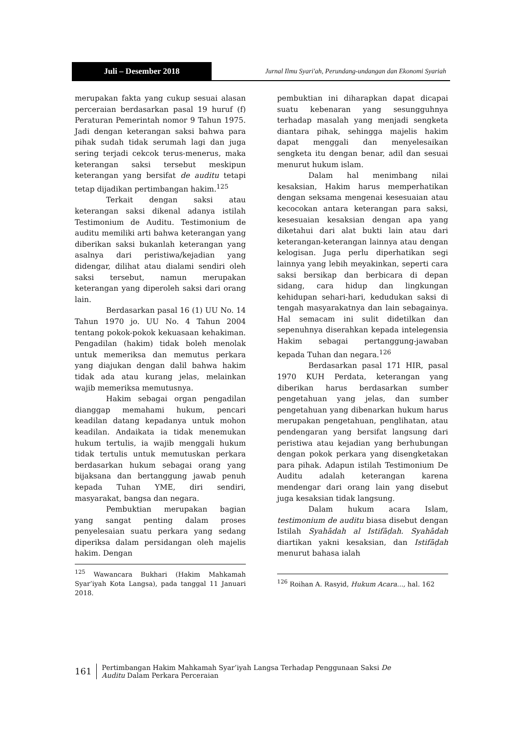Juli – Desember 2018
Jurnal Ilmu Syari'ah, Perundang-undangan dan Ekonomi Syariah
merupakan fakta yang cukup sesuai alasan perceraian berdasarkan pasal 19 huruf (f) Peraturan Pemerintah nomor 9 Tahun 1975. Jadi dengan keterangan saksi bahwa para pihak sudah tidak serumah lagi dan juga sering terjadi cekcok terus-menerus, maka keterangan saksi tersebut meskipun keterangan yang bersifat de auditu tetapi tetap dijadikan pertimbangan hakim.<sup>125</sup>
Terkait dengan saksi atau keterangan saksi dikenal adanya istilah Testimonium de Auditu. Testimonium de auditu memiliki arti bahwa keterangan yang diberikan saksi bukanlah keterangan yang asalnya dari peristiwa/kejadian yang didengar, dilihat atau dialami sendiri oleh saksi tersebut, namun merupakan keterangan yang diperoleh saksi dari orang lain.
Berdasarkan pasal 16 (1) UU No. 14 Tahun 1970 jo. UU No. 4 Tahun 2004 tentang pokok-pokok kekuasaan kehakiman. Pengadilan (hakim) tidak boleh menolak untuk memeriksa dan memutus perkara yang diajukan dengan dalil bahwa hakim tidak ada atau kurang jelas, melainkan wajib memeriksa memutusnya.
Hakim sebagai organ pengadilan dianggap memahami hukum, pencari keadilan datang kepadanya untuk mohon keadilan. Andaikata ia tidak menemukan hukum tertulis, ia wajib menggali hukum tidak tertulis untuk memutuskan perkara berdasarkan hukum sebagai orang yang bijaksana dan bertanggung jawab penuh kepada Tuhan YME, diri sendiri, masyarakat, bangsa dan negara.
Pembuktian merupakan bagian yang sangat penting dalam proses penyelesaian suatu perkara yang sedang diperiksa dalam persidangan oleh majelis hakim. Dengan
<sup>125</sup> Wawancara Bukhari (Hakim Mahkamah Syar’iyah Kota Langsa), pada tanggal 11 Januari 2018.
pembuktian ini diharapkan dapat dicapai suatu kebenaran yang sesungguhnya terhadap masalah yang menjadi sengketa diantara pihak, sehingga majelis hakim dapat menggali dan menyelesaikan sengketa itu dengan benar, adil dan sesuai menurut hukum islam.
Dalam hal menimbang nilai kesaksian, Hakim harus memperhatikan dengan seksama mengenai kesesuaian atau kecocokan antara keterangan para saksi, kesesuaian kesaksian dengan apa yang diketahui dari alat bukti lain atau dari keterangan-keterangan lainnya atau dengan kelogisan. Juga perlu diperhatikan segi lainnya yang lebih meyakinkan, seperti cara saksi bersikap dan berbicara di depan sidang, cara hidup dan lingkungan kehidupan sehari-hari, kedudukan saksi di tengah masyarakatnya dan lain sebagainya. Hal semacam ini sulit didetilkan dan sepenuhnya diserahkan kepada intelegensia Hakim sebagai pertanggung-jawaban kepada Tuhan dan negara.<sup>126</sup>
Berdasarkan pasal 171 HIR, pasal 1970 KUH Perdata, keterangan yang diberikan harus berdasarkan sumber pengetahuan yang jelas, dan sumber pengetahuan yang dibenarkan hukum harus merupakan pengetahuan, penglihatan, atau pendengaran yang bersifat langsung dari peristiwa atau kejadian yang berhubungan dengan pokok perkara yang disengketakan para pihak. Adapun istilah Testimonium De Auditu adalah keterangan karena mendengar dari orang lain yang disebut juga kesaksian tidak langsung.
Dalam hukum acara Islam, testimonium de auditu biasa disebut dengan Istilah Syahādah al Istifāḍah. Syahādah diartikan yakni kesaksian, dan Istifāḍah menurut bahasa ialah
<sup>126</sup> Roihan A. Rasyid, Hukum Acara..., hal. 162
161
Pertimbangan Hakim Mahkamah Syar’iyah Langsa Terhadap Penggunaan Saksi De
Auditu Dalam Perkara Perceraian